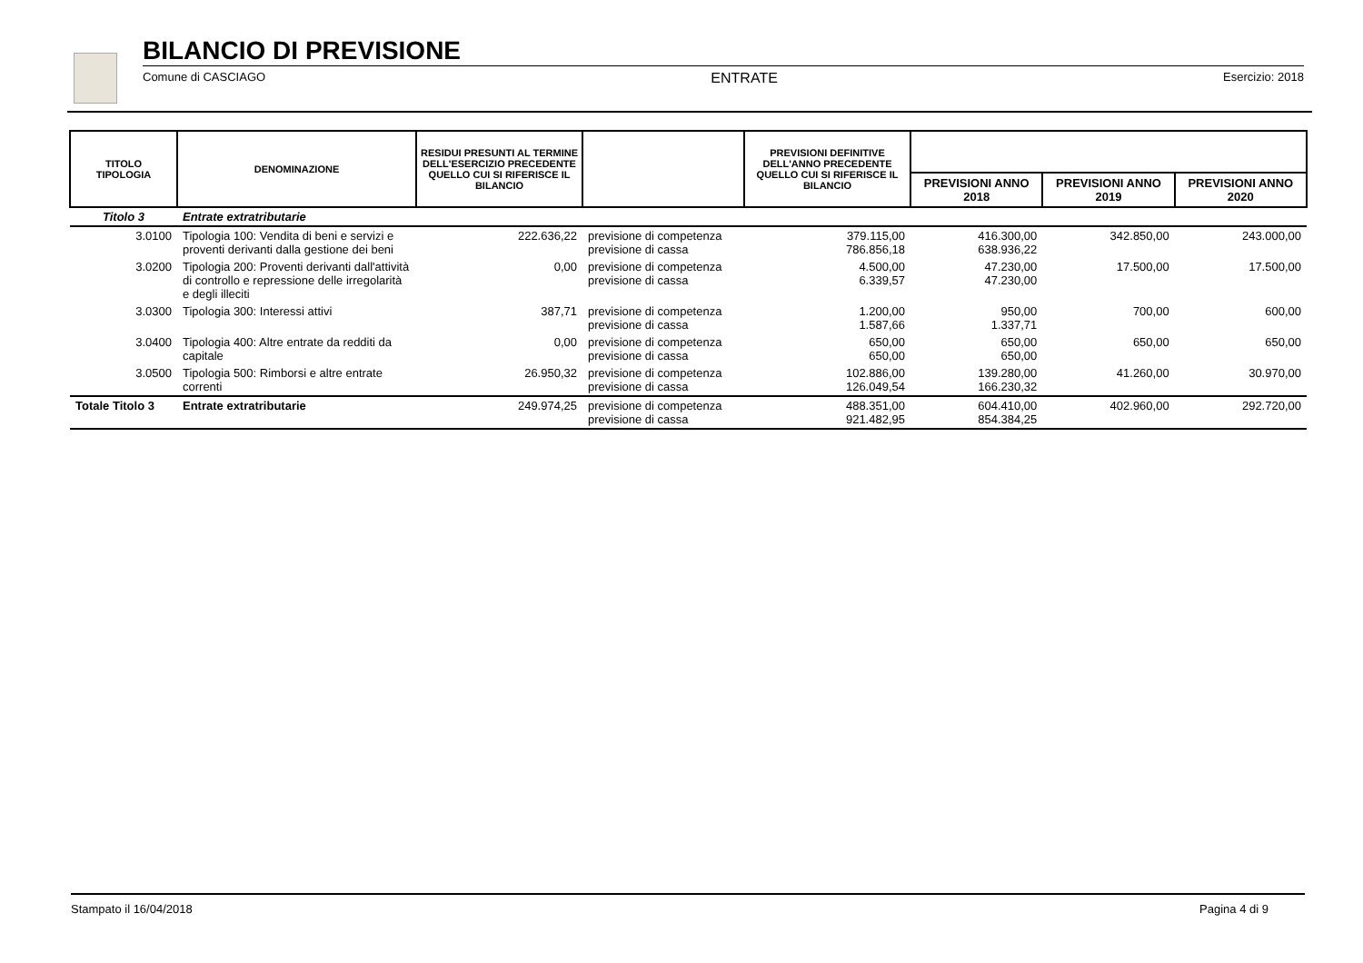BILANCIO DI PREVISIONE
Comune di CASCIAGO ENTRATE Esercizio: 2018
| TITOLO TIPOLOGIA | DENOMINAZIONE | RESIDUI PRESUNTI AL TERMINE DELL'ESERCIZIO PRECEDENTE QUELLO CUI SI RIFERISCE IL BILANCIO | | PREVISIONI DEFINITIVE DELL'ANNO PRECEDENTE QUELLO CUI SI RIFERISCE IL BILANCIO | | | |
| --- | --- | --- | --- | --- | --- | --- | --- |
| | | | | | PREVISIONI ANNO 2018 | PREVISIONI ANNO 2019 | PREVISIONI ANNO 2020 |
| Titolo 3 | Entrate extratributarie | | | | | | |
| 3.0100 | Tipologia 100: Vendita di beni e servizi e proventi derivanti dalla gestione dei beni | 222.636,22 | previsione di competenza previsione di cassa | 379.115,00 786.856,18 | 416.300,00 638.936,22 | 342.850,00 | 243.000,00 |
| 3.0200 | Tipologia 200: Proventi derivanti dall'attività di controllo e repressione delle irregolarità e degli illeciti | 0,00 | previsione di competenza previsione di cassa | 4.500,00 6.339,57 | 47.230,00 47.230,00 | 17.500,00 | 17.500,00 |
| 3.0300 | Tipologia 300: Interessi attivi | 387,71 | previsione di competenza previsione di cassa | 1.200,00 1.587,66 | 950,00 1.337,71 | 700,00 | 600,00 |
| 3.0400 | Tipologia 400: Altre entrate da redditi da capitale | 0,00 | previsione di competenza previsione di cassa | 650,00 650,00 | 650,00 650,00 | 650,00 | 650,00 |
| 3.0500 | Tipologia 500: Rimborsi e altre entrate correnti | 26.950,32 | previsione di competenza previsione di cassa | 102.886,00 126.049,54 | 139.280,00 166.230,32 | 41.260,00 | 30.970,00 |
| Totale Titolo 3 | Entrate extratributarie | 249.974,25 | previsione di competenza previsione di cassa | 488.351,00 921.482,95 | 604.410,00 854.384,25 | 402.960,00 | 292.720,00 |
Stampato il 16/04/2018 Pagina 4 di 9